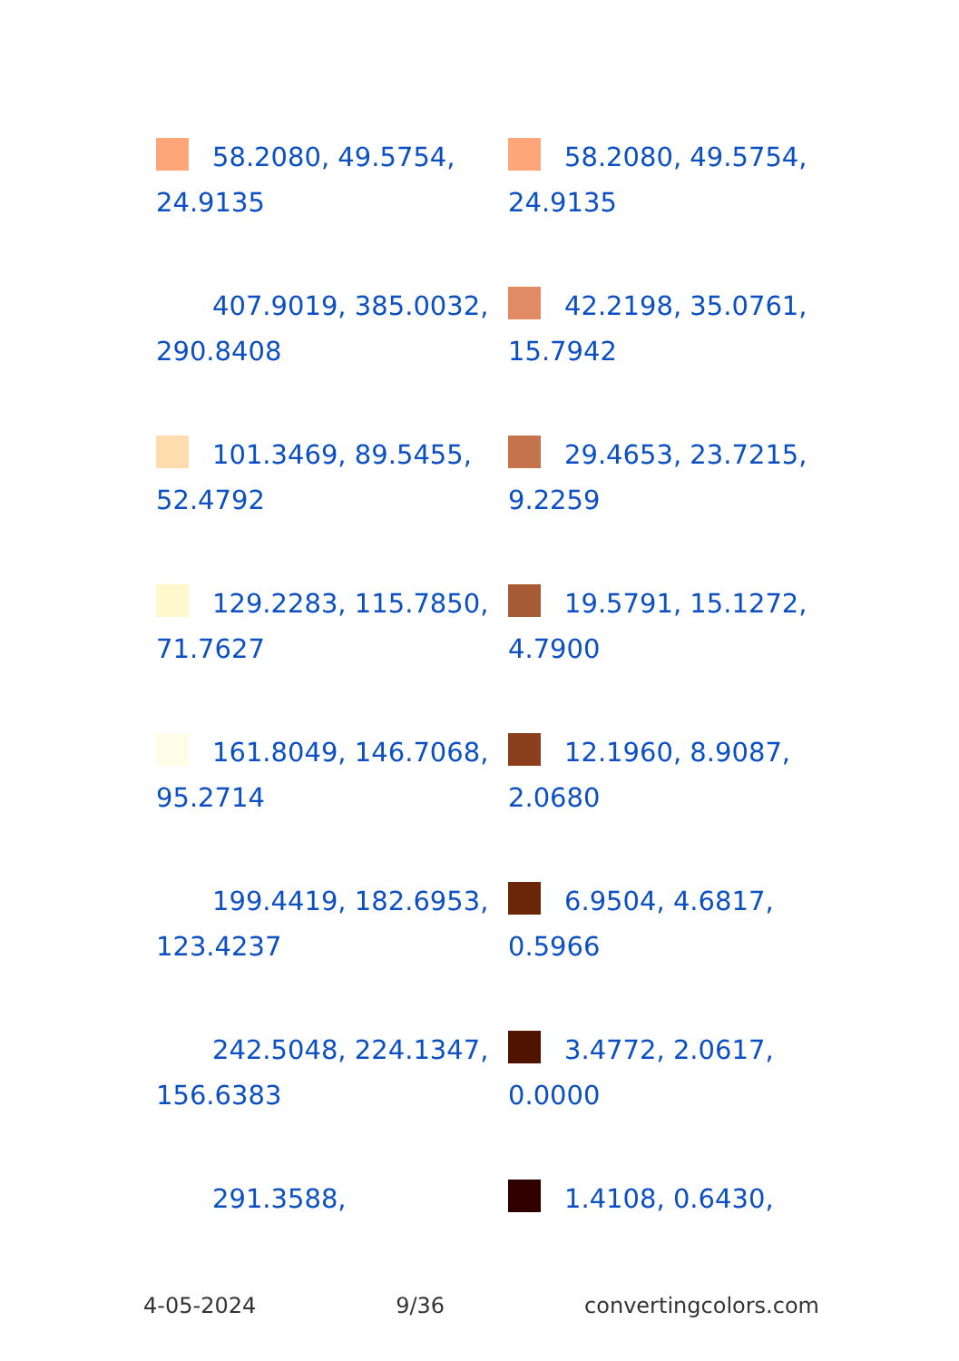58.2080, 49.5754, 24.9135
58.2080, 49.5754, 24.9135
407.9019, 385.0032, 290.8408
42.2198, 35.0761, 15.7942
101.3469, 89.5455, 52.4792
29.4653, 23.7215, 9.2259
129.2283, 115.7850, 71.7627
19.5791, 15.1272, 4.7900
161.8049, 146.7068, 95.2714
12.1960, 8.9087, 2.0680
199.4419, 182.6953, 123.4237
6.9504, 4.6817, 0.5966
242.5048, 224.1347, 156.6383
3.4772, 2.0617, 0.0000
291.3588,
1.4108, 0.6430,
4-05-2024 9/36 convertingcolors.com